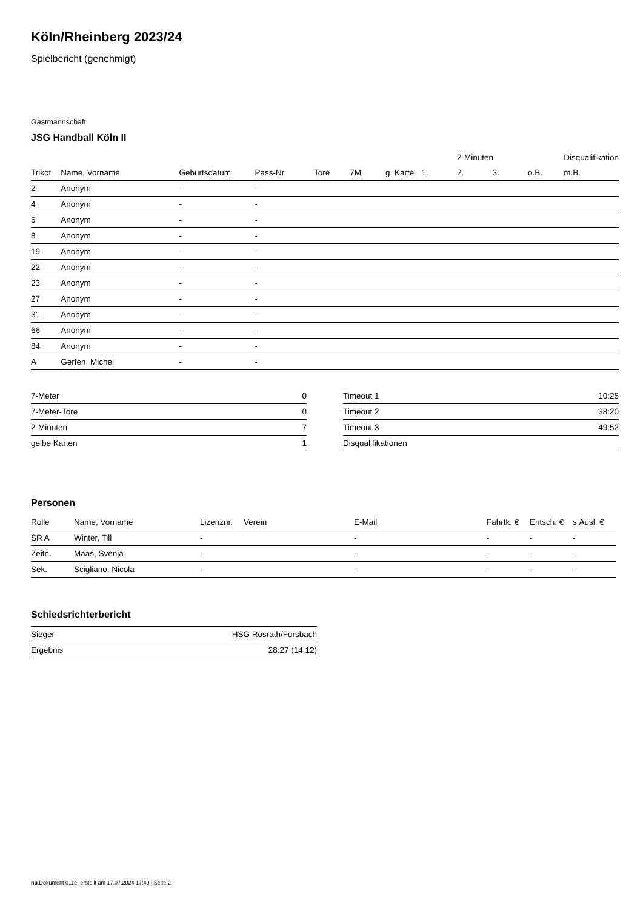Köln/Rheinberg 2023/24
Spielbericht (genehmigt)
Gastmannschaft
JSG Handball Köln II
| | | | | | | | | 2-Minuten | | | Disqualifikation |
| --- | --- | --- | --- | --- | --- | --- | --- | --- | --- | --- | --- |
| Trikot | Name, Vorname | Geburtsdatum | Pass-Nr | Tore | 7M | g. Karte | 1. | 2. | 3. | o.B. | m.B. |
| 2 | Anonym | - | - | | | | | | | | |
| 4 | Anonym | - | - | | | | | | | | |
| 5 | Anonym | - | - | | | | | | | | |
| 8 | Anonym | - | - | | | | | | | | |
| 19 | Anonym | - | - | | | | | | | | |
| 22 | Anonym | - | - | | | | | | | | |
| 23 | Anonym | - | - | | | | | | | | |
| 27 | Anonym | - | - | | | | | | | | |
| 31 | Anonym | - | - | | | | | | | | |
| 66 | Anonym | - | - | | | | | | | | |
| 84 | Anonym | - | - | | | | | | | | |
| A | Gerfen, Michel | - | - | | | | | | | | |
| 7-Meter | 0 |
| 7-Meter-Tore | 0 |
| 2-Minuten | 7 |
| gelbe Karten | 1 |
| Timeout 1 | 10:25 |
| Timeout 2 | 38:20 |
| Timeout 3 | 49:52 |
| Disqualifikationen | |
Personen
| Rolle | Name, Vorname | Lizenznr. | Verein | E-Mail | Fahrtk. € | Entsch. € | s.Ausl. € |
| --- | --- | --- | --- | --- | --- | --- | --- |
| SR A | Winter, Till | - | | - | - | - | - |
| Zeitn. | Maas, Svenja | - | | - | - | - | - |
| Sek. | Scigliano, Nicola | - | | - | - | - | - |
Schiedsrichterbericht
| Sieger | HSG Rösrath/Forsbach |
| Ergebnis | 28:27 (14:12) |
nu.Dokument 011e, erstellt am 17.07.2024 17:49 | Seite 2